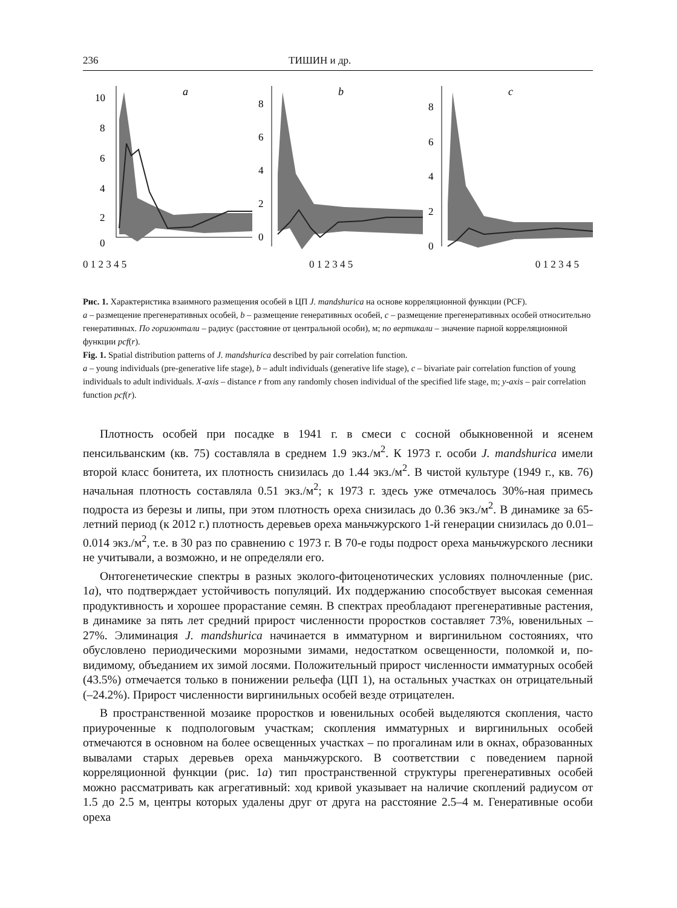236 ТИШИН и др.
a
10
8
6
4
2
0
b
8
6
4
2
0
c
8
6
4
2
0
0 1 2 3 4 5 0 1 2 3 4 5 0 1 2 3 4 5
Рис. 1. Характеристика взаимного размещения особей в ЦП J. mandshurica на основе корреляционной функции (PCF).
a – размещение прегенеративных особей, b – размещение генеративных особей, c – размещение прегенеративных особей относительно генеративных. По горизонтали – радиус (расстояние от центральной особи), м; по вертикали – значение парной корреляционной функции pcf(r).
Fig. 1. Spatial distribution patterns of J. mandshurica described by pair correlation function.
a – young individuals (pre-generative life stage), b – adult individuals (generative life stage), c – bivariate pair correlation function of young individuals to adult individuals. X-axis – distance r from any randomly chosen individual of the specified life stage, m; y-axis – pair correlation function pcf(r).
Плотность особей при посадке в 1941 г. в смеси с сосной обыкновенной и ясенем пенсильванским (кв. 75) составляла в среднем 1.9 экз./м<sup>2</sup>. К 1973 г. особи J. mandshurica имели второй класс бонитета, их плотность снизилась до 1.44 экз./м<sup>2</sup>. В чистой культуре (1949 г., кв. 76) начальная плотность составляла 0.51 экз./м<sup>2</sup>; к 1973 г. здесь уже отмечалось 30%-ная примесь подроста из березы и липы, при этом плотность ореха снизилась до 0.36 экз./м<sup>2</sup>. В динамике за 65-летний период (к 2012 г.) плотность деревьев ореха маньчжурского 1-й генерации снизилась до 0.01–0.014 экз./м<sup>2</sup>, т.е. в 30 раз по сравнению с 1973 г. В 70-е годы подрост ореха маньчжурского лесники не учитывали, а возможно, и не определяли его.
Онтогенетические спектры в разных эколого-фитоценотических условиях полночленные (рис. 1a), что подтверждает устойчивость популяций. Их поддержанию способствует высокая семенная продуктивность и хорошее прорастание семян. В спектрах преобладают прегенеративные растения, в динамике за пять лет средний прирост численности проростков составляет 73%, ювенильных – 27%. Элиминация J. mandshurica начинается в имматурном и виргинильном состояниях, что обусловлено периодическими морозными зимами, недостатком освещенности, поломкой и, по-видимому, объеданием их зимой лосями. Положительный прирост численности имматурных особей (43.5%) отмечается только в понижении рельефа (ЦП 1), на остальных участках он отрицательный (–24.2%). Прирост численности виргинильных особей везде отрицателен.
В пространственной мозаике проростков и ювенильных особей выделяются скопления, часто приуроченные к подпологовым участкам; скопления имматурных и виргинильных особей отмечаются в основном на более освещенных участках – по прогалинам или в окнах, образованных вывалами старых деревьев ореха маньчжурского. В соответствии с поведением парной корреляционной функции (рис. 1a) тип пространственной структуры прегенеративных особей можно рассматривать как агрегативный: ход кривой указывает на наличие скоплений радиусом от 1.5 до 2.5 м, центры которых удалены друг от друга на расстояние 2.5–4 м. Генеративные особи ореха